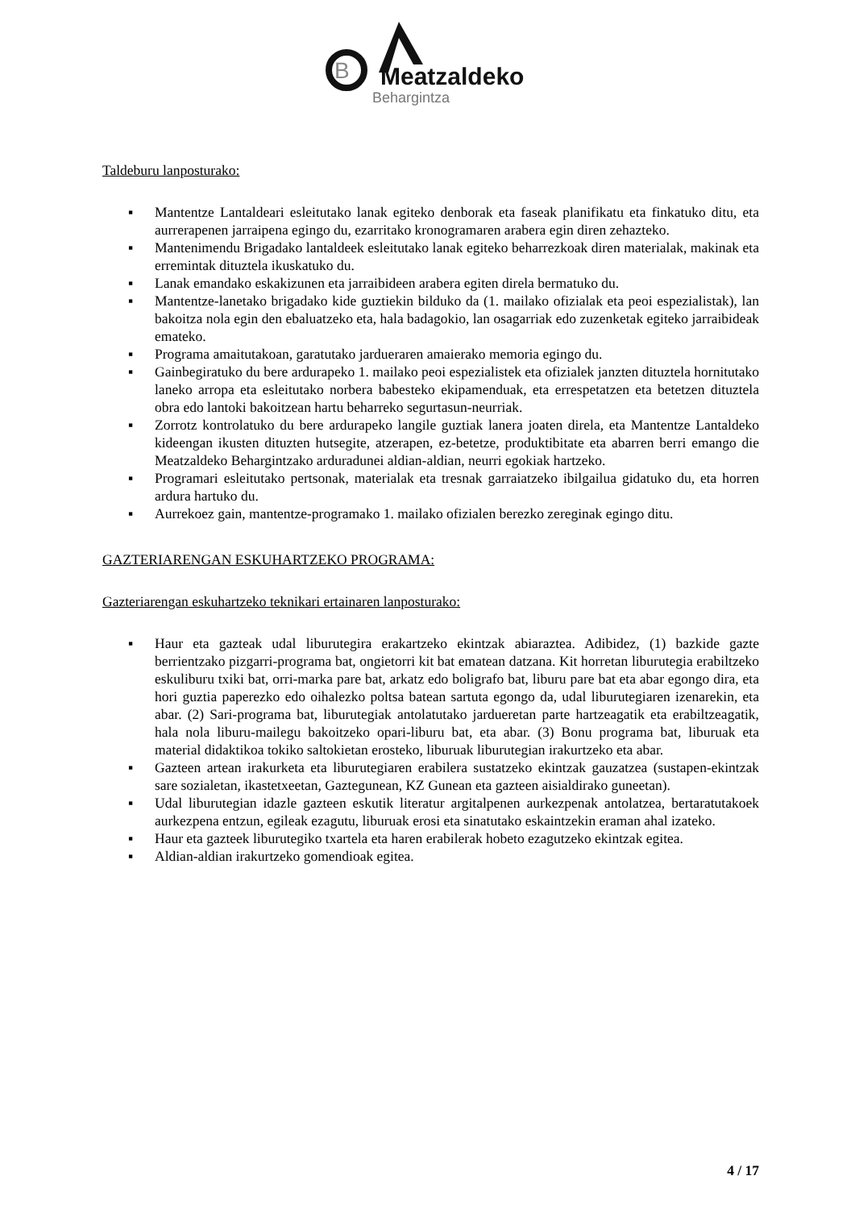B
Meatzaldeko
Behargintza
Taldeburu lanposturako:
▪ Mantentze Lantaldeari esleitutako lanak egiteko denborak eta faseak planifikatu eta finkatuko ditu, eta aurrerapenen jarraipena egingo du, ezarritako kronogramaren arabera egin diren zehazteko.
▪ Mantenimendu Brigadako lantaldeek esleitutako lanak egiteko beharrezkoak diren materialak, makinak eta erremintak dituztela ikuskatuko du.
▪ Lanak emandako eskakizunen eta jarraibideen arabera egiten direla bermatuko du.
▪ Mantentze-lanetako brigadako kide guztiekin bilduko da (1. mailako ofizialak eta peoi espezialistak), lan bakoitza nola egin den ebaluatzeko eta, hala badagokio, lan osagarriak edo zuzenketak egiteko jarraibideak emateko.
▪ Programa amaitutakoan, garatutako jardueraren amaierako memoria egingo du.
▪ Gainbegiratuko du bere ardurapeko 1. mailako peoi espezialistek eta ofizialek janzten dituztela hornitutako laneko arropa eta esleitutako norbera babesteko ekipamenduak, eta errespetatzen eta betetzen dituztela obra edo lantoki bakoitzean hartu beharreko segurtasun-neurriak.
▪ Zorrotz kontrolatuko du bere ardurapeko langile guztiak lanera joaten direla, eta Mantentze Lantaldeko kideengan ikusten dituzten hutsegite, atzerapen, ez-betetze, produktibitate eta abarren berri emango die Meatzaldeko Behargintzako arduradunei aldian-aldian, neurri egokiak hartzeko.
▪ Programari esleitutako pertsonak, materialak eta tresnak garraiatzeko ibilgailua gidatuko du, eta horren ardura hartuko du.
▪ Aurrekoez gain, mantentze-programako 1. mailako ofizialen berezko zereginak egingo ditu.
GAZTERIARENGAN ESKUHARTZEKO PROGRAMA:
Gazteriarengan eskuhartzeko teknikari ertainaren lanposturako:
▪ Haur eta gazteak udal liburutegira erakartzeko ekintzak abiaraztea. Adibidez, (1) bazkide gazte berrientzako pizgarri-programa bat, ongietorri kit bat ematean datzana. Kit horretan liburutegia erabiltzeko eskuliburu txiki bat, orri-marka pare bat, arkatz edo boligrafo bat, liburu pare bat eta abar egongo dira, eta hori guztia paperezko edo oihalezko poltsa batean sartuta egongo da, udal liburutegiaren izenarekin, eta abar. (2) Sari-programa bat, liburutegiak antolatutako jardueretan parte hartzeagatik eta erabiltzeagatik, hala nola liburu-mailegu bakoitzeko opari-liburu bat, eta abar. (3) Bonu programa bat, liburuak eta material didaktikoa tokiko saltokietan erosteko, liburuak liburutegian irakurtzeko eta abar.
▪ Gazteen artean irakurketa eta liburutegiaren erabilera sustatzeko ekintzak gauzatzea (sustapen-ekintzak sare sozialetan, ikastetxeetan, Gaztegunean, KZ Gunean eta gazteen aisialdirako guneetan).
▪ Udal liburutegian idazle gazteen eskutik literatur argitalpenen aurkezpenak antolatzea, bertaratutakoek aurkezpena entzun, egileak ezagutu, liburuak erosi eta sinatutako eskaintzekin eraman ahal izateko.
▪ Haur eta gazteek liburutegiko txartela eta haren erabilerak hobeto ezagutzeko ekintzak egitea.
▪ Aldian-aldian irakurtzeko gomendioak egitea.
4 / 17